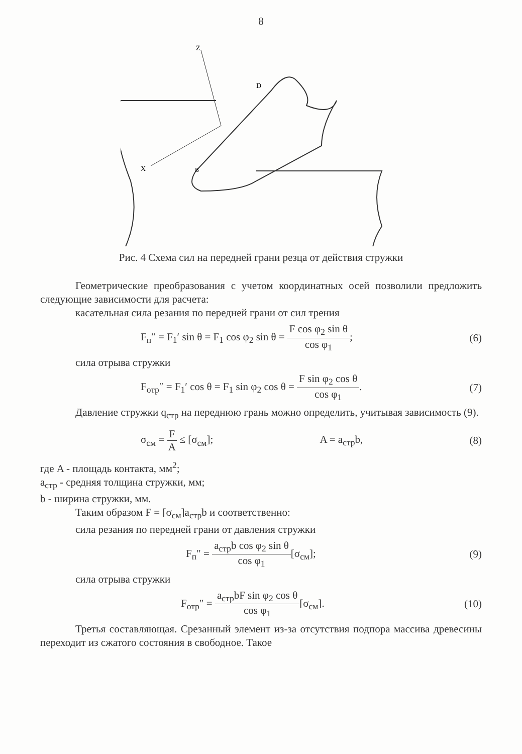8
Z
X
D
B
Рис. 4 Схема сил на передней грани резца от действия стружки
Геометрические преобразования с учетом координатных осей позволили предложить следующие зависимости для расчета:
касательная сила резания по передней грани от сил трения
F<sub>п</sub>″ = F<sub>1</sub>′ sin θ = F<sub>1</sub> cos φ<sub>2</sub> sin θ = F cos φ<sub>2</sub> sin θ cos φ<sub>1</sub>; (6)
сила отрыва стружки
F<sub>отр</sub>″ = F<sub>1</sub>′ cos θ = F<sub>1</sub> sin φ<sub>2</sub> cos θ = F sin φ<sub>2</sub> cos θ cos φ<sub>1</sub>. (7)
Давление стружки q<sub>стр</sub> на переднюю грань можно определить, учитывая зависимость (9).
σ<sub>см</sub> = F A ≤ [σ<sub>см</sub>]; A = a<sub>стр</sub>b, (8)
где A - площадь контакта, мм<sup>2</sup>;
a<sub>стр</sub> - средняя толщина стружки, мм;
b - ширина стружки, мм.
Таким образом F = [σ<sub>см</sub>]a<sub>стр</sub>b и соответственно:
сила резания по передней грани от давления стружки
F<sub>п</sub>″ = a<sub>стр</sub>b cos φ<sub>2</sub> sin θ cos φ<sub>1</sub>[σ<sub>см</sub>]; (9)
сила отрыва стружки
F<sub>отр</sub>″ = a<sub>стр</sub>bF sin φ<sub>2</sub> cos θ cos φ<sub>1</sub>[σ<sub>см</sub>]. (10)
Третья составляющая. Срезанный элемент из-за отсутствия подпора массива древесины переходит из сжатого состояния в свободное. Такое